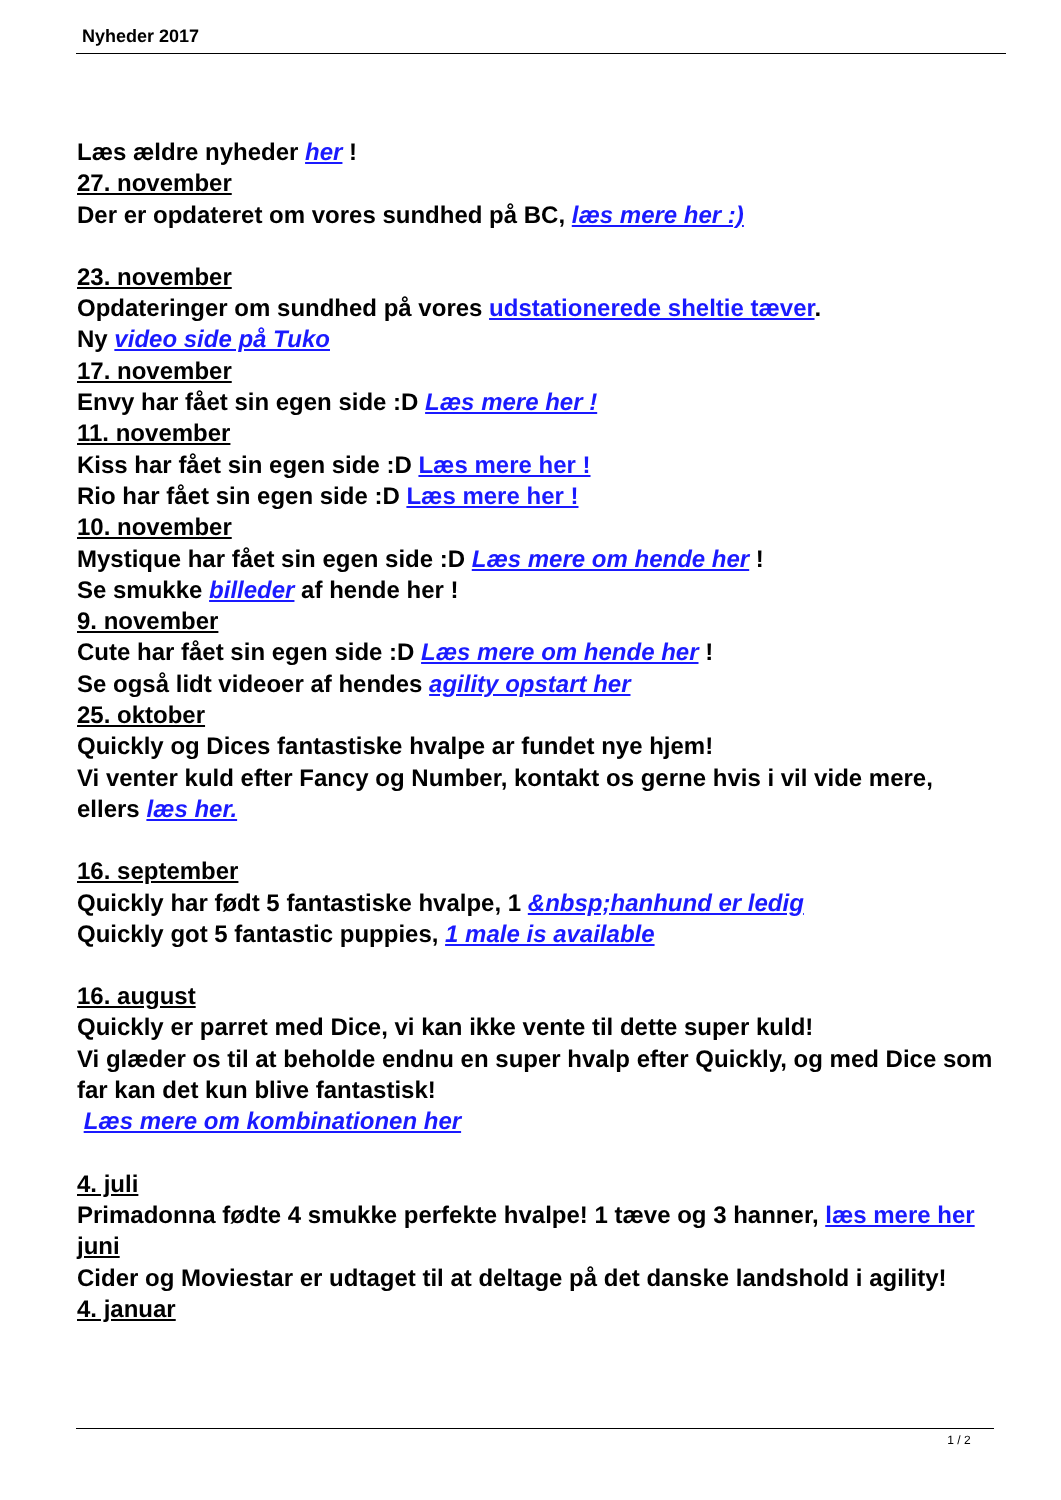Nyheder 2017
Læs ældre nyheder her !
27. november
Der er opdateret om vores sundhed på BC, læs mere her :)
23. november
Opdateringer om sundhed på vores udstationerede sheltie tæver.
Ny video side på Tuko
17. november
Envy har fået sin egen side :D Læs mere her !
11. november
Kiss har fået sin egen side :D Læs mere her !
Rio har fået sin egen side :D Læs mere her !
10. november
Mystique har fået sin egen side :D Læs mere om hende her !
Se smukke billeder af hende her !
9. november
Cute har fået sin egen side :D Læs mere om hende her !
Se også lidt videoer af hendes agility opstart her
25. oktober
Quickly og Dices fantastiske hvalpe ar fundet nye hjem!
Vi venter kuld efter Fancy og Number, kontakt os gerne hvis i vil vide mere, ellers læs her.
16. september
Quickly har født 5 fantastiske hvalpe, 1 &nbsp;hanhund er ledig
Quickly got 5 fantastic puppies, 1 male is available
16. august
Quickly er parret med Dice, vi kan ikke vente til dette super kuld!
Vi glæder os til at beholde endnu en super hvalp efter Quickly, og med Dice som far kan det kun blive fantastisk!
Læs mere om kombinationen her
4. juli
Primadonna fødte 4 smukke perfekte hvalpe! 1 tæve og 3 hanner, læs mere her
juni
Cider og Moviestar er udtaget til at deltage på det danske landshold i agility!
4. januar
1 / 2